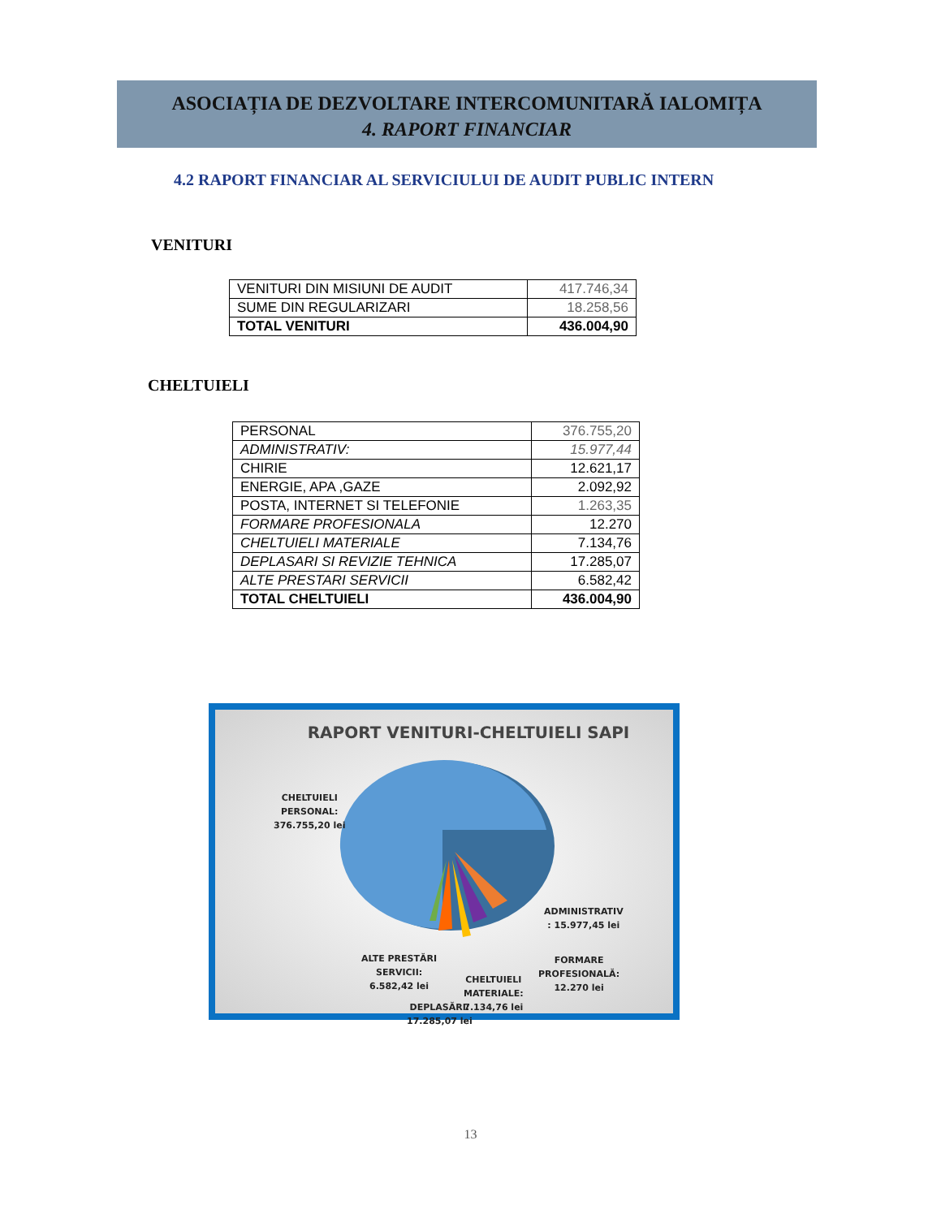ASOCIAȚIA DE DEZVOLTARE INTERCOMUNITARĂ IALOMIȚA
4. RAPORT FINANCIAR
4.2 RAPORT FINANCIAR AL SERVICIULUI DE AUDIT PUBLIC INTERN
VENITURI
| VENITURI DIN MISIUNI DE AUDIT | 417.746,34 |
| SUME DIN REGULARIZARI | 18.258,56 |
| TOTAL VENITURI | 436.004,90 |
CHELTUIELI
| PERSONAL | 376.755,20 |
| ADMINISTRATIV: | 15.977,44 |
| CHIRIE | 12.621,17 |
| ENERGIE, APA ,GAZE | 2.092,92 |
| POSTA, INTERNET SI TELEFONIE | 1.263,35 |
| FORMARE PROFESIONALA | 12.270 |
| CHELTUIELI MATERIALE | 7.134,76 |
| DEPLASARI SI REVIZIE TEHNICA | 17.285,07 |
| ALTE PRESTARI SERVICII | 6.582,42 |
| TOTAL CHELTUIELI | 436.004,90 |
RAPORT VENITURI-CHELTUIELI SAPI
CHELTUIELI
PERSONAL:
376.755,20 lei
ADMINISTRATIV
: 15.977,45 lei
ALTE PRESTĂRI
SERVICII:
6.582,42 lei
FORMARE
PROFESIONALĂ:
12.270 lei
DEPLASĂRI:
17.285,07 lei
CHELTUIELI
MATERIALE:
7.134,76 lei
13